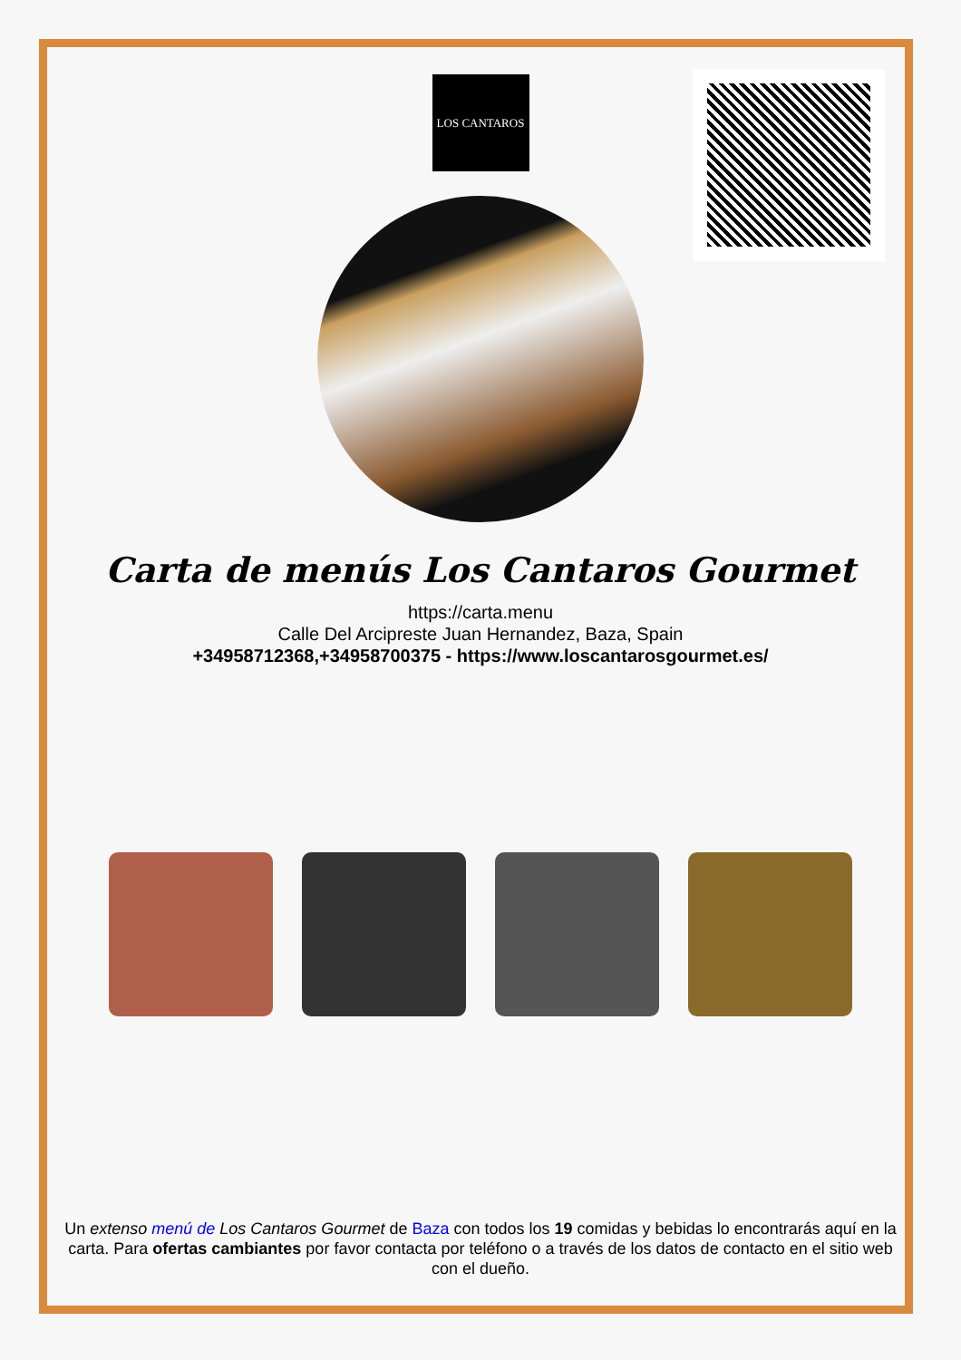LOS CANTAROS
Carta de menús Los Cantaros Gourmet
https://carta.menu
Calle Del Arcipreste Juan Hernandez, Baza, Spain
+34958712368,+34958700375 - https://www.loscantarosgourmet.es/
Un extenso menú de Los Cantaros Gourmet de Baza con todos los 19 comidas y bebidas lo encontrarás aquí en la carta. Para ofertas cambiantes por favor contacta por teléfono o a través de los datos de contacto en el sitio web con el dueño.